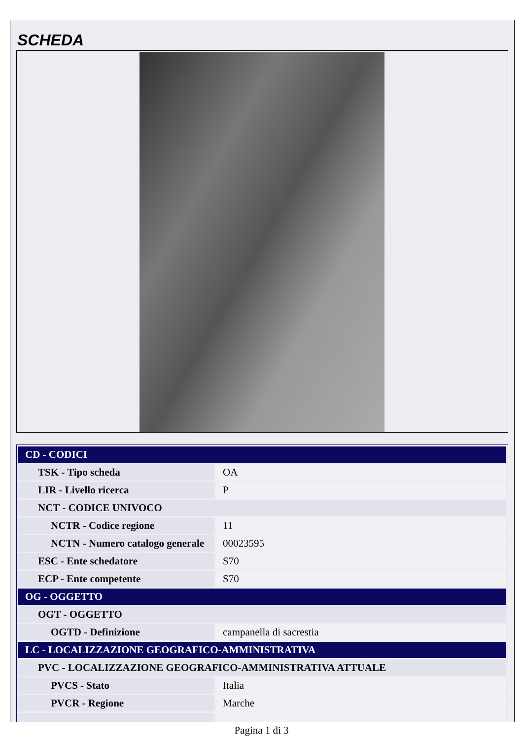SCHEDA
| CD - CODICI | |
| TSK - Tipo scheda | OA |
| LIR - Livello ricerca | P |
| NCT - CODICE UNIVOCO | |
| NCTR - Codice regione | 11 |
| NCTN - Numero catalogo generale | 00023595 |
| ESC - Ente schedatore | S70 |
| ECP - Ente competente | S70 |
| OG - OGGETTO | |
| OGT - OGGETTO | |
| OGTD - Definizione | campanella di sacrestia |
| LC - LOCALIZZAZIONE GEOGRAFICO-AMMINISTRATIVA | |
| PVC - LOCALIZZAZIONE GEOGRAFICO-AMMINISTRATIVA ATTUALE | |
| PVCS - Stato | Italia |
| PVCR - Regione | Marche |
Pagina 1 di 3